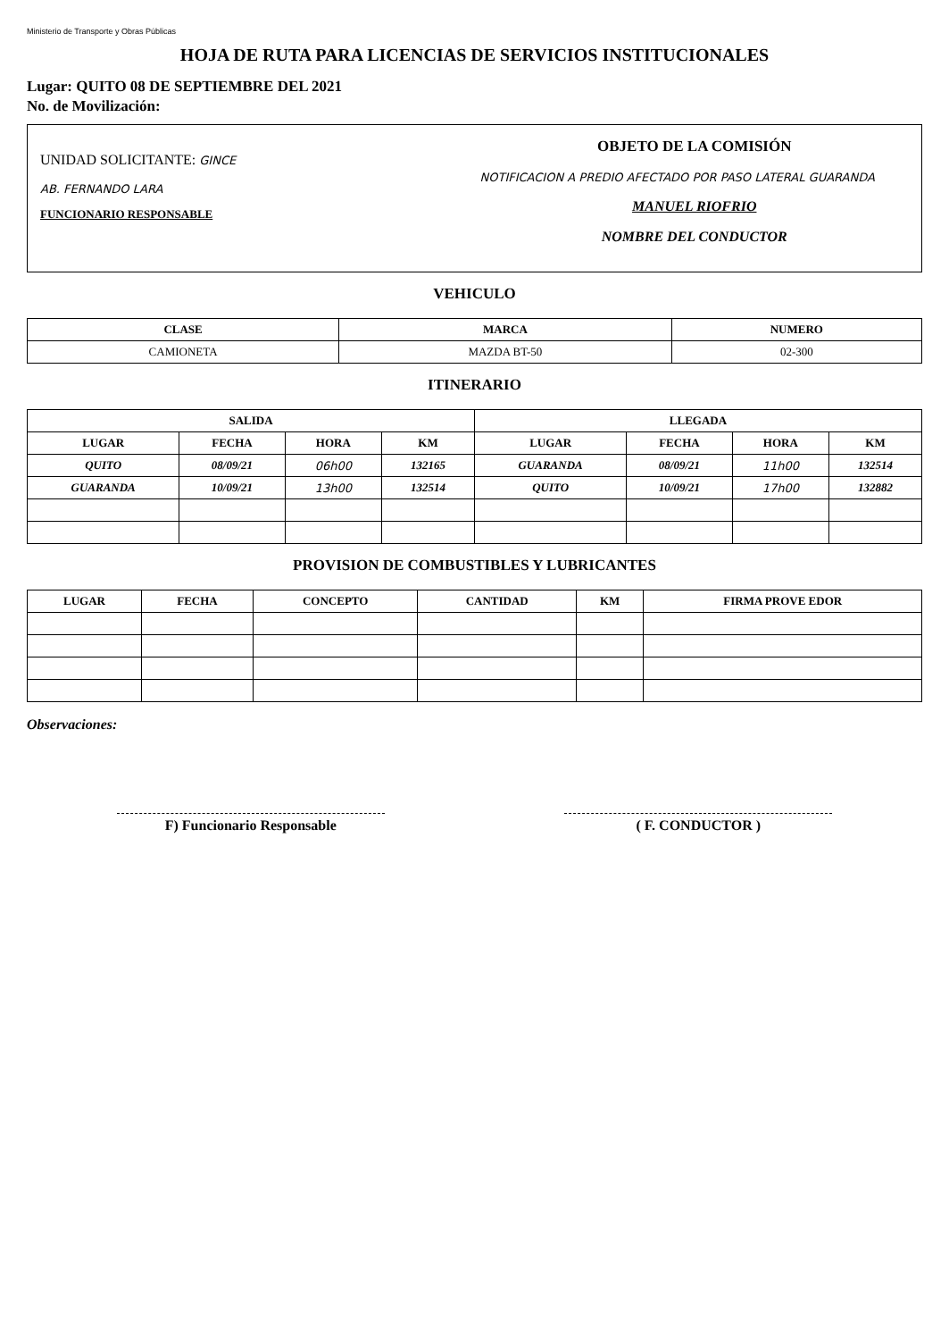Ministerio de Transporte y Obras Públicas
HOJA DE RUTA PARA LICENCIAS DE SERVICIOS INSTITUCIONALES
Lugar: QUITO 08 DE SEPTIEMBRE DEL 2021
No. de Movilización:
UNIDAD SOLICITANTE: GINCE
AB. FERNANDO LARA
FUNCIONARIO RESPONSABLE
OBJETO DE LA COMISIÓN
NOTIFICACION A PREDIO AFECTADO POR PASO LATERAL GUARANDA
MANUEL RIOFRIO
NOMBRE DEL CONDUCTOR
VEHICULO
| CLASE | MARCA | NUMERO |
| --- | --- | --- |
| CAMIONETA | MAZDA BT-50 | 02-300 |
ITINERARIO
| SALIDA | | | | LLEGADA | | | |
| --- | --- | --- | --- | --- | --- | --- | --- |
| LUGAR | FECHA | HORA | KM | LUGAR | FECHA | HORA | KM |
| QUITO | 08/09/21 | 06h00 | 132165 | GUARANDA | 08/09/21 | 11h00 | 132514 |
| GUARANDA | 10/09/21 | 13h00 | 132514 | QUITO | 10/09/21 | 17h00 | 132882 |
PROVISION DE COMBUSTIBLES Y LUBRICANTES
| LUGAR | FECHA | CONCEPTO | CANTIDAD | KM | FIRMA PROVE EDOR |
| --- | --- | --- | --- | --- | --- |
Observaciones:
F) Funcionario Responsable ( F. CONDUCTOR )